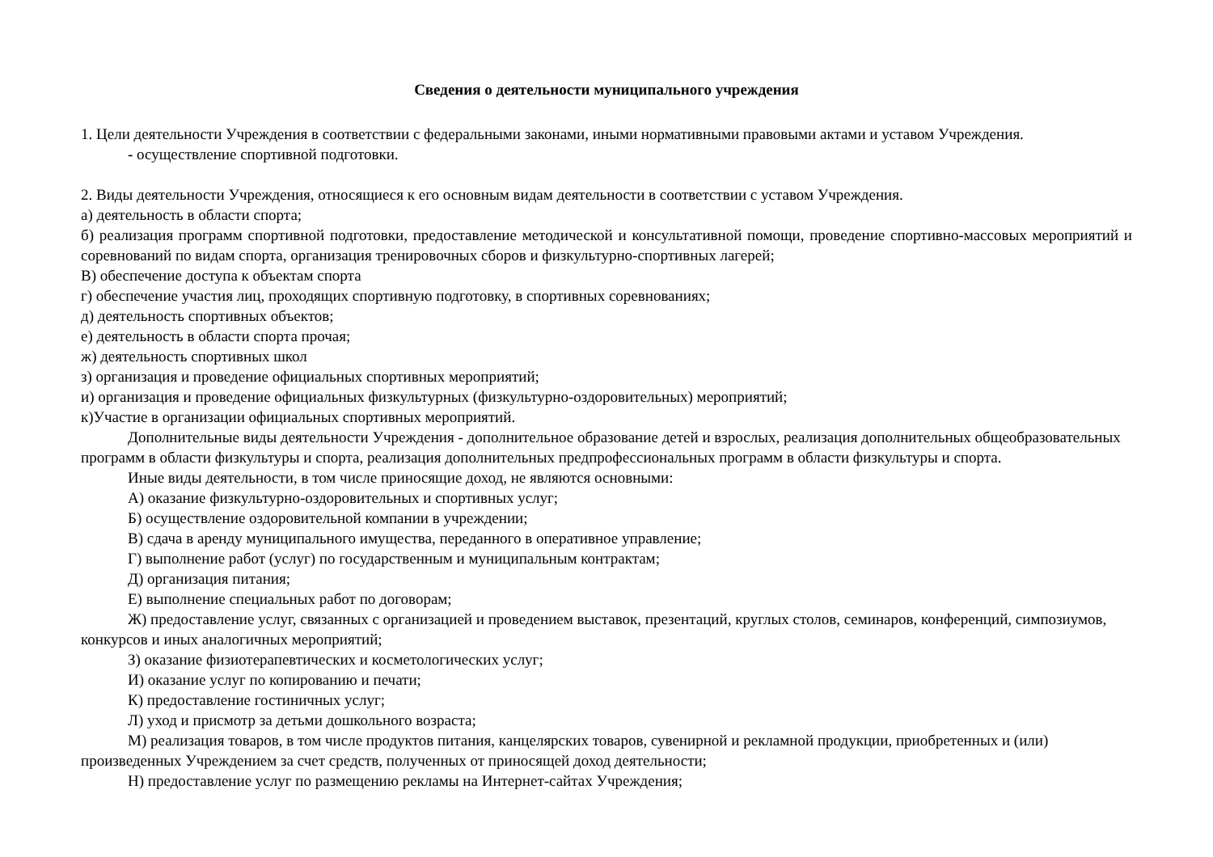Сведения о деятельности муниципального учреждения
1. Цели деятельности Учреждения в соответствии с федеральными законами, иными нормативными правовыми актами и уставом Учреждения.
- осуществление спортивной подготовки.
2. Виды деятельности Учреждения, относящиеся к его основным видам деятельности в соответствии с уставом Учреждения.
а) деятельность в области спорта;
б) реализация программ спортивной подготовки, предоставление методической и консультативной помощи, проведение спортивно-массовых мероприятий и соревнований по видам спорта, организация тренировочных сборов и физкультурно-спортивных лагерей;
В) обеспечение доступа к объектам спорта
г) обеспечение участия лиц, проходящих спортивную подготовку, в спортивных соревнованиях;
д) деятельность спортивных объектов;
е) деятельность в области спорта прочая;
ж) деятельность спортивных школ
з) организация и проведение официальных спортивных мероприятий;
и) организация и проведение официальных физкультурных (физкультурно-оздоровительных) мероприятий;
к)Участие в организации официальных спортивных мероприятий.
Дополнительные виды деятельности Учреждения - дополнительное образование детей и взрослых, реализация дополнительных общеобразовательных программ в области физкультуры и спорта, реализация дополнительных предпрофессиональных программ в области физкультуры и спорта.
Иные виды деятельности, в том числе приносящие доход, не являются основными:
А) оказание физкультурно-оздоровительных и спортивных услуг;
Б) осуществление оздоровительной компании в учреждении;
В) сдача в аренду муниципального имущества, переданного в оперативное управление;
Г) выполнение работ (услуг) по государственным и муниципальным контрактам;
Д) организация питания;
Е) выполнение специальных работ по договорам;
Ж) предоставление услуг, связанных с организацией и проведением выставок, презентаций, круглых столов, семинаров, конференций, симпозиумов, конкурсов и иных аналогичных мероприятий;
З) оказание физиотерапевтических и косметологических услуг;
И) оказание услуг по копированию и печати;
К) предоставление гостиничных услуг;
Л) уход и присмотр за детьми дошкольного возраста;
М) реализация товаров, в том числе продуктов питания, канцелярских товаров, сувенирной и рекламной продукции, приобретенных и (или) произведенных Учреждением за счет средств, полученных от приносящей доход деятельности;
Н) предоставление услуг по размещению рекламы на Интернет-сайтах Учреждения;